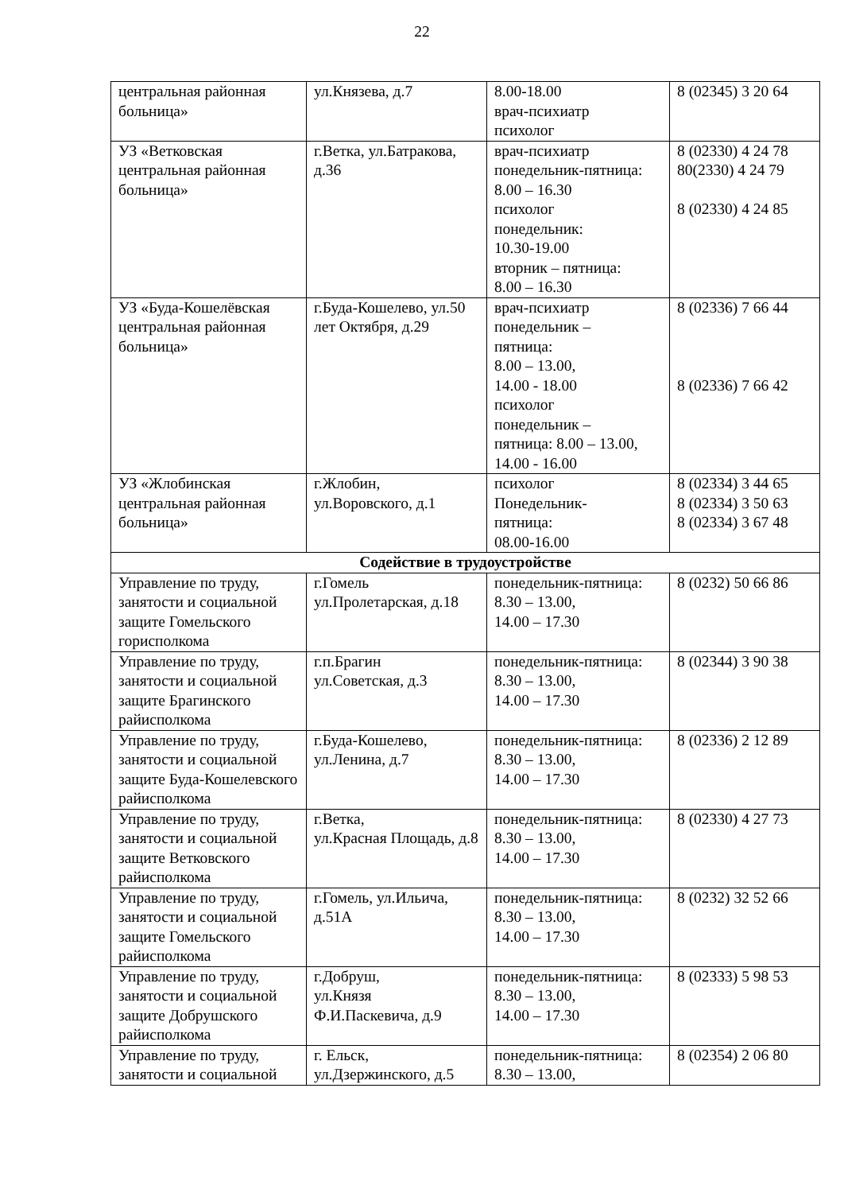22
| центральная районная больница» | ул.Князева, д.7 | 8.00-18.00 врач-психиатр психолог | 8 (02345) 3 20 64 |
| УЗ «Ветковская центральная районная больница» | г.Ветка, ул.Батракова, д.36 | врач-психиатр понедельник-пятница: 8.00 – 16.30 психолог понедельник: 10.30-19.00 вторник – пятница: 8.00 – 16.30 | 8 (02330) 4 24 78 80(2330) 4 24 79 8 (02330) 4 24 85 |
| УЗ «Буда-Кошелёвская центральная районная больница» | г.Буда-Кошелево, ул.50 лет Октября, д.29 | врач-психиатр понедельник – пятница: 8.00 – 13.00, 14.00 - 18.00 психолог понедельник – пятница: 8.00 – 13.00, 14.00 - 16.00 | 8 (02336) 7 66 44 8 (02336) 7 66 42 |
| УЗ «Жлобинская центральная районная больница» | г.Жлобин, ул.Воровского, д.1 | психолог Понедельник- пятница: 08.00-16.00 | 8 (02334) 3 44 65 8 (02334) 3 50 63 8 (02334) 3 67 48 |
| Содействие в трудоустройстве | | | |
| Управление по труду, занятости и социальной защите Гомельского горисполкома | г.Гомель ул.Пролетарская, д.18 | понедельник-пятница: 8.30 – 13.00, 14.00 – 17.30 | 8 (0232) 50 66 86 |
| Управление по труду, занятости и социальной защите Брагинского райисполкома | г.п.Брагин ул.Советская, д.3 | понедельник-пятница: 8.30 – 13.00, 14.00 – 17.30 | 8 (02344) 3 90 38 |
| Управление по труду, занятости и социальной защите Буда-Кошелевского райисполкома | г.Буда-Кошелево, ул.Ленина, д.7 | понедельник-пятница: 8.30 – 13.00, 14.00 – 17.30 | 8 (02336) 2 12 89 |
| Управление по труду, занятости и социальной защите Ветковского райисполкома | г.Ветка, ул.Красная Площадь, д.8 | понедельник-пятница: 8.30 – 13.00, 14.00 – 17.30 | 8 (02330) 4 27 73 |
| Управление по труду, занятости и социальной защите Гомельского райисполкома | г.Гомель, ул.Ильича, д.51А | понедельник-пятница: 8.30 – 13.00, 14.00 – 17.30 | 8 (0232) 32 52 66 |
| Управление по труду, занятости и социальной защите Добрушского райисполкома | г.Добруш, ул.Князя Ф.И.Паскевича, д.9 | понедельник-пятница: 8.30 – 13.00, 14.00 – 17.30 | 8 (02333) 5 98 53 |
| Управление по труду, занятости и социальной | г. Ельск, ул.Дзержинского, д.5 | понедельник-пятница: 8.30 – 13.00, | 8 (02354) 2 06 80 |